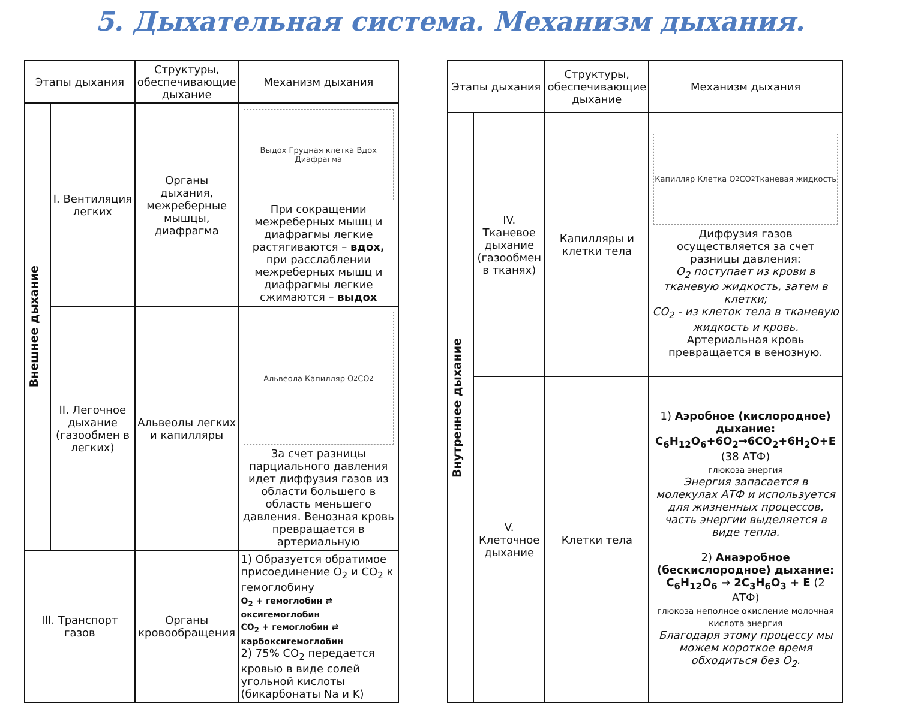5. Дыхательная система. Механизм дыхания.
| Этапы дыхания | | Структуры, обеспечивающие дыхание | Механизм дыхания |
| --- | --- | --- | --- |
| Внешнее дыхание | I. Вентиляция легких | Органы дыхания, межреберные мышцы, диафрагма | Выдох Грудная клетка Вдох Диафрагма При сокращении межреберных мышц и диафрагмы легкие растягиваются – вдох, при расслаблении межреберных мышц и диафрагмы легкие сжимаются – выдох |
| | II. Легочное дыхание (газообмен в легких) | Альвеолы легких и капилляры | Альвеола Капилляр O<sub>2</sub> CO<sub>2</sub> За счет разницы парциального давления идет диффузия газов из области большего в область меньшего давления. Венозная кровь превращается в артериальную |
| III. Транспорт газов | | Органы кровообращения | 1) Образуется обратимое присоединение O<sub>2</sub> и CO<sub>2</sub> к гемоглобину O<sub>2</sub> + гемоглобин ⇄ оксигемоглобин CO<sub>2</sub> + гемоглобин ⇄ карбоксигемоглобин 2) 75% CO<sub>2</sub> передается кровью в виде солей угольной кислоты (бикарбонаты Na и K) |
| Этапы дыхания | | Структуры, обеспечивающие дыхание | Механизм дыхания |
| --- | --- | --- | --- |
| Внутреннее дыхание | IV. Тканевое дыхание (газообмен в тканях) | Капилляры и клетки тела | Капилляр Клетка O<sub>2</sub> CO<sub>2</sub> Тканевая жидкость Диффузия газов осуществляется за счет разницы давления: O<sub>2</sub> поступает из крови в тканевую жидкость, затем в клетки; CO<sub>2</sub> - из клеток тела в тканевую жидкость и кровь. Артериальная кровь превращается в венозную. |
| | V. Клеточное дыхание | Клетки тела | 1) Аэробное (кислородное) дыхание: C<sub>6</sub>H<sub>12</sub>O<sub>6</sub>+6O<sub>2</sub>→6CO<sub>2</sub>+6H<sub>2</sub>O+E (38 АТФ) глюкоза энергия Энергия запасается в молекулах АТФ и используется для жизненных процессов, часть энергии выделяется в виде тепла. 2) Анаэробное (бескислородное) дыхание: C<sub>6</sub>H<sub>12</sub>O<sub>6</sub> → 2C<sub>3</sub>H<sub>6</sub>O<sub>3</sub> + E (2 АТФ) глюкоза неполное окисление молочная кислота энергия Благодаря этому процессу мы можем короткое время обходиться без O<sub>2</sub>. |